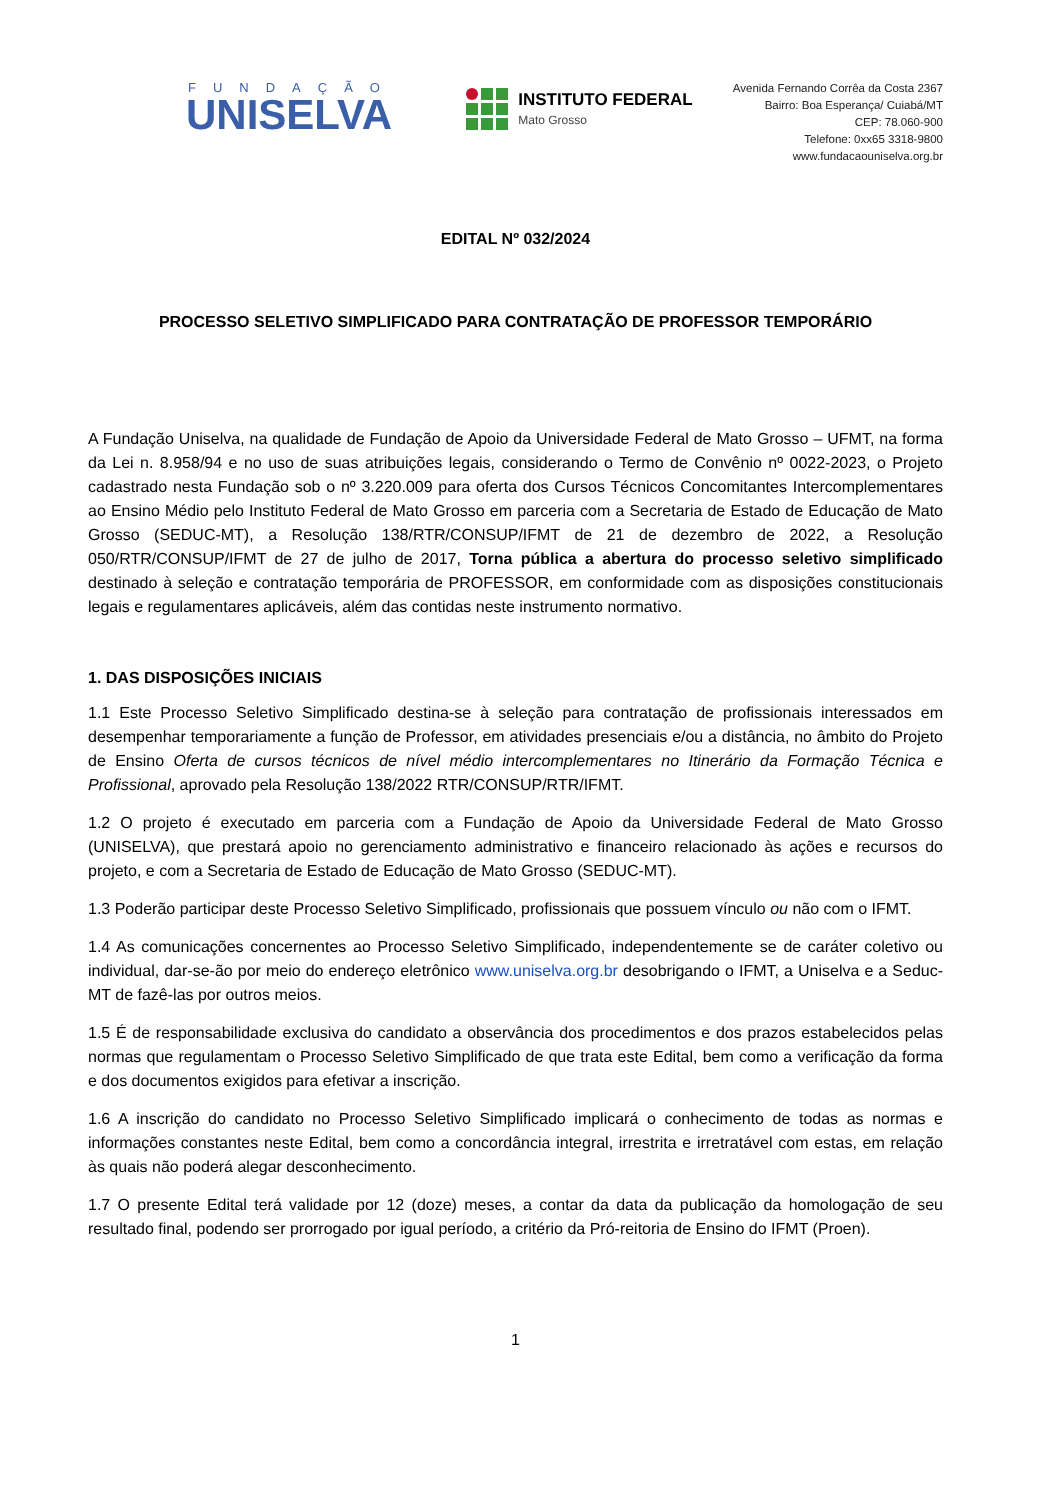FUNDAÇÃO
UNISELVA
INSTITUTO FEDERAL
Mato Grosso
Avenida Fernando Corrêa da Costa 2367
Bairro: Boa Esperança/ Cuiabá/MT
CEP: 78.060-900
Telefone: 0xx65 3318-9800
www.fundacaouniselva.org.br
EDITAL Nº 032/2024
PROCESSO SELETIVO SIMPLIFICADO PARA CONTRATAÇÃO DE PROFESSOR TEMPORÁRIO
A Fundação Uniselva, na qualidade de Fundação de Apoio da Universidade Federal de Mato Grosso – UFMT, na forma da Lei n. 8.958/94 e no uso de suas atribuições legais, considerando o Termo de Convênio nº 0022-2023, o Projeto cadastrado nesta Fundação sob o nº 3.220.009 para oferta dos Cursos Técnicos Concomitantes Intercomplementares ao Ensino Médio pelo Instituto Federal de Mato Grosso em parceria com a Secretaria de Estado de Educação de Mato Grosso (SEDUC-MT), a Resolução 138/RTR/CONSUP/IFMT de 21 de dezembro de 2022, a Resolução 050/RTR/CONSUP/IFMT de 27 de julho de 2017, Torna pública a abertura do processo seletivo simplificado destinado à seleção e contratação temporária de PROFESSOR, em conformidade com as disposições constitucionais legais e regulamentares aplicáveis, além das contidas neste instrumento normativo.
1. DAS DISPOSIÇÕES INICIAIS
1.1 Este Processo Seletivo Simplificado destina-se à seleção para contratação de profissionais interessados em desempenhar temporariamente a função de Professor, em atividades presenciais e/ou a distância, no âmbito do Projeto de Ensino Oferta de cursos técnicos de nível médio intercomplementares no Itinerário da Formação Técnica e Profissional, aprovado pela Resolução 138/2022 RTR/CONSUP/RTR/IFMT.
1.2 O projeto é executado em parceria com a Fundação de Apoio da Universidade Federal de Mato Grosso (UNISELVA), que prestará apoio no gerenciamento administrativo e financeiro relacionado às ações e recursos do projeto, e com a Secretaria de Estado de Educação de Mato Grosso (SEDUC-MT).
1.3 Poderão participar deste Processo Seletivo Simplificado, profissionais que possuem vínculo ou não com o IFMT.
1.4 As comunicações concernentes ao Processo Seletivo Simplificado, independentemente se de caráter coletivo ou individual, dar-se-ão por meio do endereço eletrônico www.uniselva.org.br desobrigando o IFMT, a Uniselva e a Seduc-MT de fazê-las por outros meios.
1.5 É de responsabilidade exclusiva do candidato a observância dos procedimentos e dos prazos estabelecidos pelas normas que regulamentam o Processo Seletivo Simplificado de que trata este Edital, bem como a verificação da forma e dos documentos exigidos para efetivar a inscrição.
1.6 A inscrição do candidato no Processo Seletivo Simplificado implicará o conhecimento de todas as normas e informações constantes neste Edital, bem como a concordância integral, irrestrita e irretratável com estas, em relação às quais não poderá alegar desconhecimento.
1.7 O presente Edital terá validade por 12 (doze) meses, a contar da data da publicação da homologação de seu resultado final, podendo ser prorrogado por igual período, a critério da Pró-reitoria de Ensino do IFMT (Proen).
1